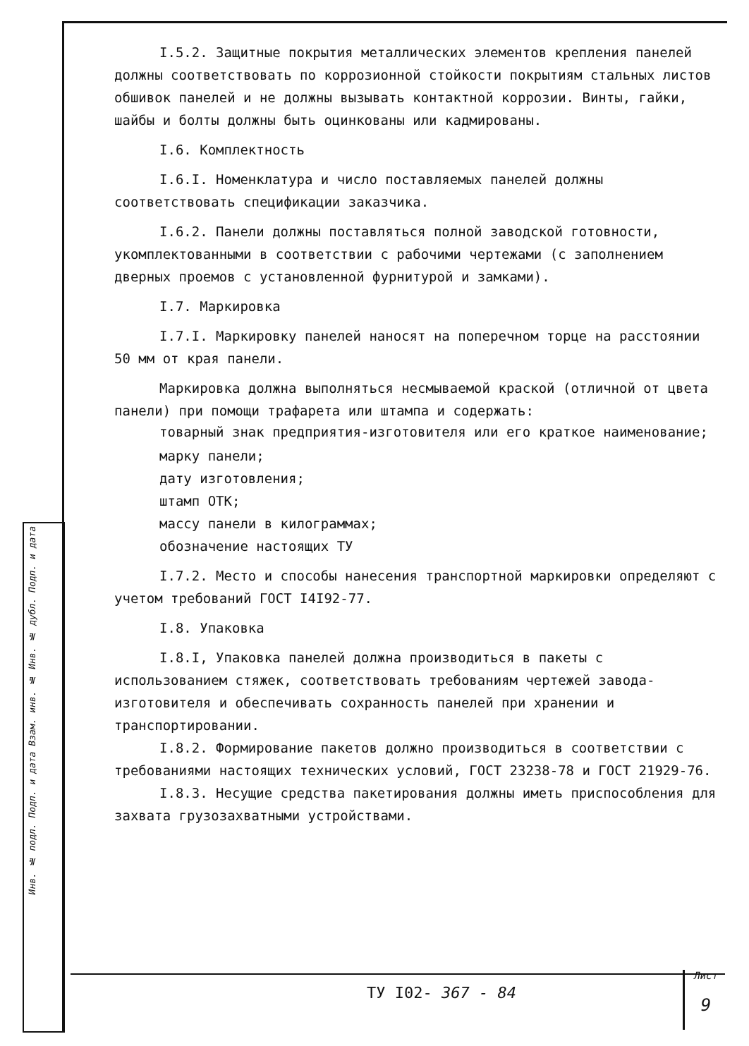Инв. № подл. Подп. и дата Взам. инв. № Инв. № дубл. Подп. и дата
I.5.2. Защитные покрытия металлических элементов крепления панелей должны соответствовать по коррозионной стойкости покрытиям стальных листов обшивок панелей и не должны вызывать контактной коррозии. Винты, гайки, шайбы и болты должны быть оцинкованы или кадмированы.
I.6. Комплектность
I.6.I. Номенклатура и число поставляемых панелей должны соответствовать спецификации заказчика.
I.6.2. Панели должны поставляться полной заводской готовности, укомплектованными в соответствии с рабочими чертежами (с заполнением дверных проемов с установленной фурнитурой и замками).
I.7. Маркировка
I.7.I. Маркировку панелей наносят на поперечном торце на расстоянии 50 мм от края панели.
Маркировка должна выполняться несмываемой краской (отличной от цвета панели) при помощи трафарета или штампа и содержать:
товарный знак предприятия-изготовителя или его краткое наименование;
марку панели;
дату изготовления;
штамп ОТК;
массу панели в килограммах;
обозначение настоящих ТУ
I.7.2. Место и способы нанесения транспортной маркировки определяют с учетом требований ГОСТ I4I92-77.
I.8. Упаковка
I.8.I, Упаковка панелей должна производиться в пакеты с использованием стяжек, соответствовать требованиям чертежей завода-изготовителя и обеспечивать сохранность панелей при хранении и транспортировании.
I.8.2. Формирование пакетов должно производиться в соответствии с требованиями настоящих технических условий, ГОСТ 23238-78 и ГОСТ 21929-76.
I.8.3. Несущие средства пакетирования должны иметь приспособления для захвата грузозахватными устройствами.
ТУ I02- 367 - 84
Лист
9